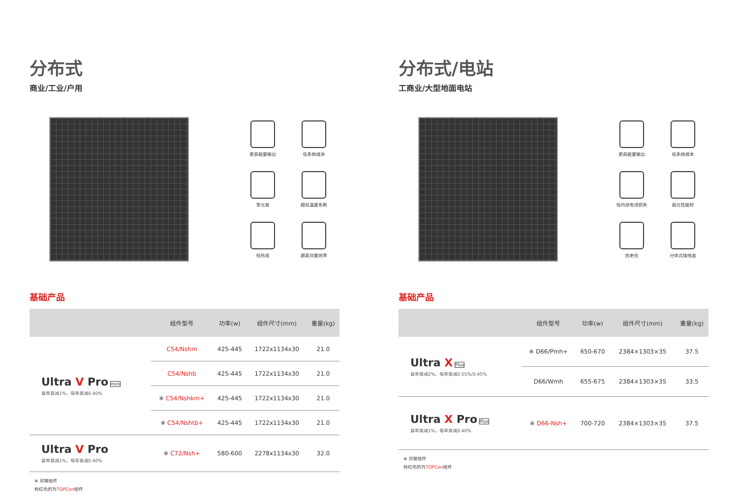分布式
商业/工业/户用
更高能量输出
低系统成本
零光衰
超低温度系数
低热斑
超高双面效率
基础产品
| | 组件型号 | 功率(w) | 组件尺寸(mm) | 重量(kg) |
| --- | --- | --- | --- | --- |
| Ultra V Pro mini 首年衰减1%，每年衰减0.40% | C54/Nshm | 425-445 | 1722x1134x30 | 21.0 |
| | C54/Nshb | 425-445 | 1722x1134x30 | 21.0 |
| | ※ C54/Nshkm+ | 425-445 | 1722x1134x30 | 21.0 |
| | ※ C54/Nshtb+ | 425-445 | 1722x1134x30 | 21.0 |
| Ultra V Pro 首年衰减1%，每年衰减0.40% | ※ C72/Nsh+ | 580-600 | 2278x1134x30 | 32.0 |
※ 双玻组件
标红色的为TOPCon组件
分布式/电站
工商业/大型地面电站
更高能量输出
低系统成本
低内部电流损失
弱光性能好
抗老化
分体式接线盒
基础产品
| | 组件型号 | 功率(w) | 组件尺寸(mm) | 重量(kg) |
| --- | --- | --- | --- | --- |
| Ultra X Plus 首年衰减2%，每年衰减0.55%/0.45% | ※ D66/Pmh+ | 650-670 | 2384×1303×35 | 37.5 |
| | D66/Wmh | 655-675 | 2384×1303×35 | 33.5 |
| Ultra X Pro Plus 首年衰减1%，每年衰减0.40% | ※ D66-Nsh+ | 700-720 | 2384×1303×35 | 37.5 |
※ 双玻组件
标红色的为TOPCon组件